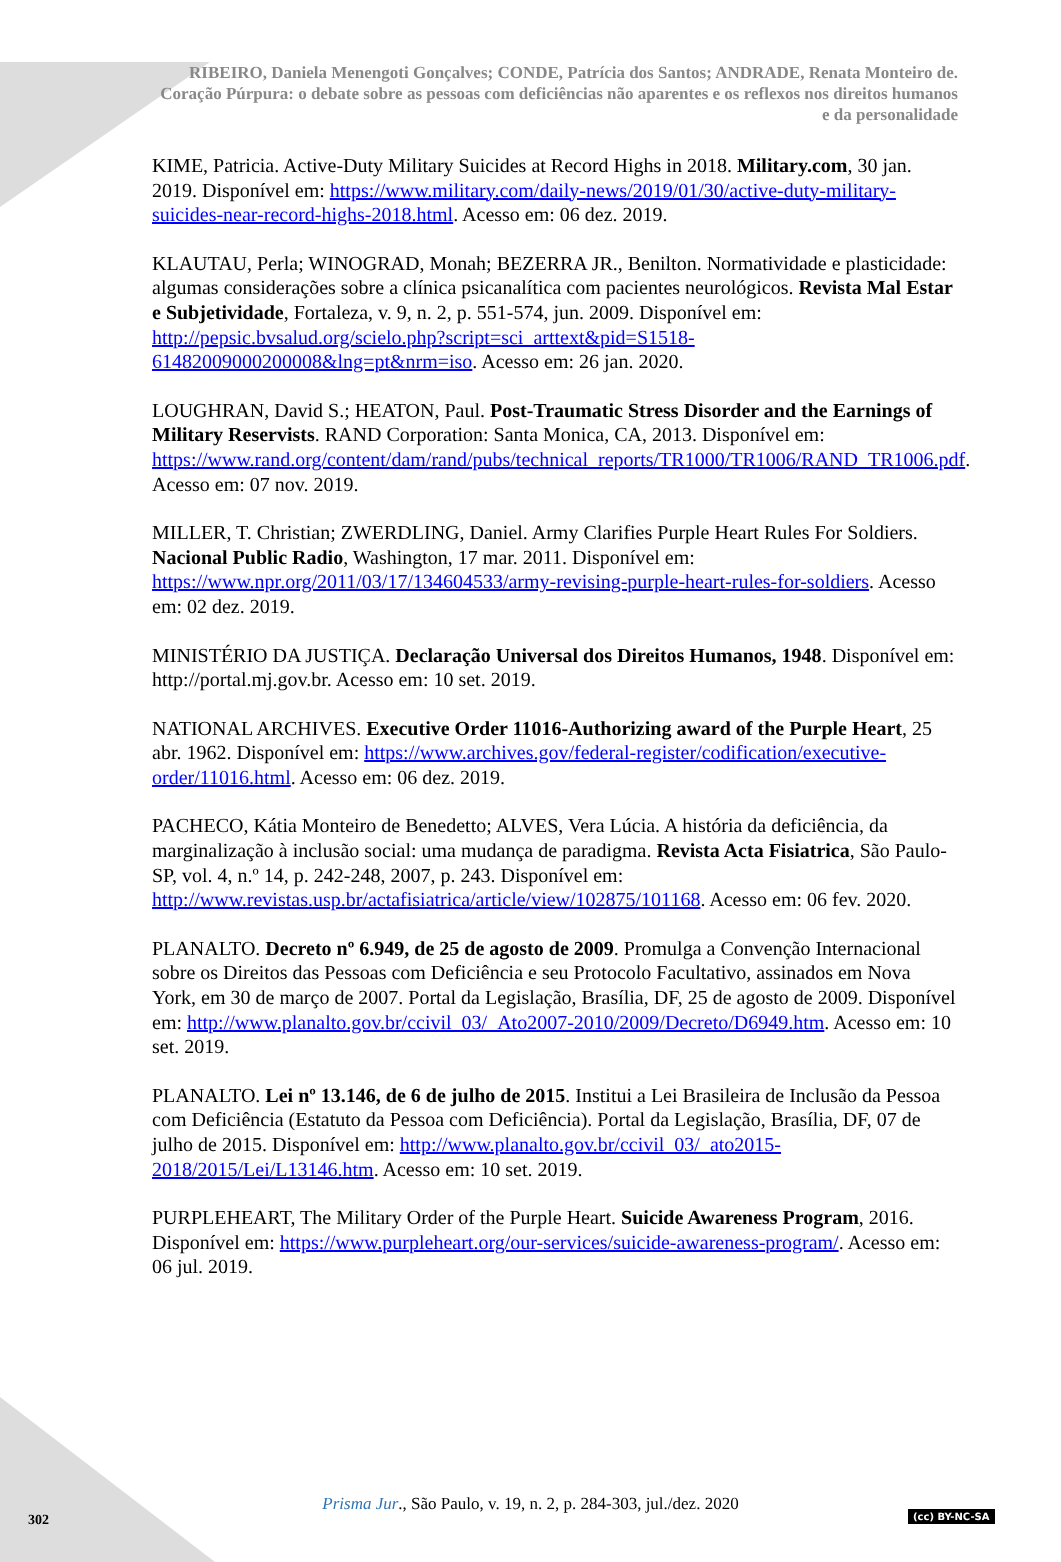RIBEIRO, Daniela Menengoti Gonçalves; CONDE, Patrícia dos Santos; ANDRADE, Renata Monteiro de. Coração Púrpura: o debate sobre as pessoas com deficiências não aparentes e os reflexos nos direitos humanos e da personalidade
KIME, Patricia. Active-Duty Military Suicides at Record Highs in 2018. Military.com, 30 jan. 2019. Disponível em: https://www.military.com/daily-news/2019/01/30/active-duty-military-suicides-near-record-highs-2018.html. Acesso em: 06 dez. 2019.
KLAUTAU, Perla; WINOGRAD, Monah; BEZERRA JR., Benilton. Normatividade e plasticidade: algumas considerações sobre a clínica psicanalítica com pacientes neurológicos. Revista Mal Estar e Subjetividade, Fortaleza, v. 9, n. 2, p. 551-574, jun. 2009. Disponível em: http://pepsic.bvsalud.org/scielo.php?script=sci_arttext&pid=S1518-61482009000200008&lng=pt&nrm=iso. Acesso em: 26 jan. 2020.
LOUGHRAN, David S.; HEATON, Paul. Post-Traumatic Stress Disorder and the Earnings of Military Reservists. RAND Corporation: Santa Monica, CA, 2013. Disponível em: https://www.rand.org/content/dam/rand/pubs/technical_reports/TR1000/TR1006/RAND_TR1006.pdf. Acesso em: 07 nov. 2019.
MILLER, T. Christian; ZWERDLING, Daniel. Army Clarifies Purple Heart Rules For Soldiers. Nacional Public Radio, Washington, 17 mar. 2011. Disponível em: https://www.npr.org/2011/03/17/134604533/army-revising-purple-heart-rules-for-soldiers. Acesso em: 02 dez. 2019.
MINISTÉRIO DA JUSTIÇA. Declaração Universal dos Direitos Humanos, 1948. Disponível em: http://portal.mj.gov.br. Acesso em: 10 set. 2019.
NATIONAL ARCHIVES. Executive Order 11016-Authorizing award of the Purple Heart, 25 abr. 1962. Disponível em: https://www.archives.gov/federal-register/codification/executive-order/11016.html. Acesso em: 06 dez. 2019.
PACHECO, Kátia Monteiro de Benedetto; ALVES, Vera Lúcia. A história da deficiência, da marginalização à inclusão social: uma mudança de paradigma. Revista Acta Fisiatrica, São Paulo-SP, vol. 4, n.º 14, p. 242-248, 2007, p. 243. Disponível em: http://www.revistas.usp.br/actafisiatrica/article/view/102875/101168. Acesso em: 06 fev. 2020.
PLANALTO. Decreto nº 6.949, de 25 de agosto de 2009. Promulga a Convenção Internacional sobre os Direitos das Pessoas com Deficiência e seu Protocolo Facultativo, assinados em Nova York, em 30 de março de 2007. Portal da Legislação, Brasília, DF, 25 de agosto de 2009. Disponível em: http://www.planalto.gov.br/ccivil_03/_Ato2007-2010/2009/Decreto/D6949.htm. Acesso em: 10 set. 2019.
PLANALTO. Lei nº 13.146, de 6 de julho de 2015. Institui a Lei Brasileira de Inclusão da Pessoa com Deficiência (Estatuto da Pessoa com Deficiência). Portal da Legislação, Brasília, DF, 07 de julho de 2015. Disponível em: http://www.planalto.gov.br/ccivil_03/_ato2015-2018/2015/Lei/L13146.htm. Acesso em: 10 set. 2019.
PURPLEHEART, The Military Order of the Purple Heart. Suicide Awareness Program, 2016. Disponível em: https://www.purpleheart.org/our-services/suicide-awareness-program/. Acesso em: 06 jul. 2019.
Prisma Jur., São Paulo, v. 19, n. 2, p. 284-303, jul./dez. 2020
302 (cc) BY-NC-SA